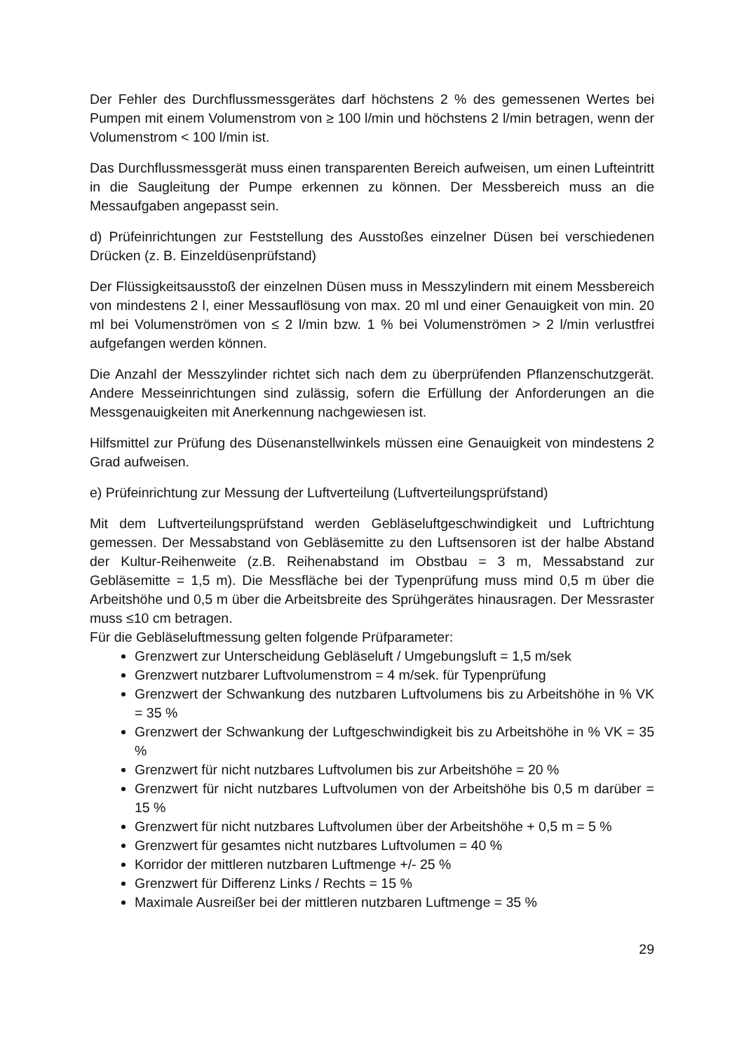Der Fehler des Durchflussmessgerätes darf höchstens 2 % des gemessenen Wertes bei Pumpen mit einem Volumenstrom von ≥ 100 l/min und höchstens 2 l/min betragen, wenn der Volumenstrom < 100 l/min ist.
Das Durchflussmessgerät muss einen transparenten Bereich aufweisen, um einen Lufteintritt in die Saugleitung der Pumpe erkennen zu können. Der Messbereich muss an die Messaufgaben angepasst sein.
d) Prüfeinrichtungen zur Feststellung des Ausstoßes einzelner Düsen bei verschiedenen Drücken (z. B. Einzeldüsenprüfstand)
Der Flüssigkeitsausstoß der einzelnen Düsen muss in Messzylindern mit einem Messbereich von mindestens 2 l, einer Messauflösung von max. 20 ml und einer Genauigkeit von min. 20 ml bei Volumenströmen von ≤ 2 l/min bzw. 1 % bei Volumenströmen > 2 l/min verlustfrei aufgefangen werden können.
Die Anzahl der Messzylinder richtet sich nach dem zu überprüfenden Pflanzenschutzgerät. Andere Messeinrichtungen sind zulässig, sofern die Erfüllung der Anforderungen an die Messgenauigkeiten mit Anerkennung nachgewiesen ist.
Hilfsmittel zur Prüfung des Düsenanstellwinkels müssen eine Genauigkeit von mindestens 2 Grad aufweisen.
e) Prüfeinrichtung zur Messung der Luftverteilung (Luftverteilungsprüfstand)
Mit dem Luftverteilungsprüfstand werden Gebläseluftgeschwindigkeit und Luftrichtung gemessen. Der Messabstand von Gebläsemitte zu den Luftsensoren ist der halbe Abstand der Kultur-Reihenweite (z.B. Reihenabstand im Obstbau = 3 m, Messabstand zur Gebläsemitte = 1,5 m). Die Messfläche bei der Typenprüfung muss mind 0,5 m über die Arbeitshöhe und 0,5 m über die Arbeitsbreite des Sprühgerätes hinausragen. Der Messraster muss ≤10 cm betragen.
Für die Gebläseluftmessung gelten folgende Prüfparameter:
Grenzwert zur Unterscheidung Gebläseluft / Umgebungsluft = 1,5 m/sek
Grenzwert nutzbarer Luftvolumenstrom = 4 m/sek. für Typenprüfung
Grenzwert der Schwankung des nutzbaren Luftvolumens bis zu Arbeitshöhe in % VK = 35 %
Grenzwert der Schwankung der Luftgeschwindigkeit bis zu Arbeitshöhe in % VK = 35 %
Grenzwert für nicht nutzbares Luftvolumen bis zur Arbeitshöhe = 20 %
Grenzwert für nicht nutzbares Luftvolumen von der Arbeitshöhe bis 0,5 m darüber = 15 %
Grenzwert für nicht nutzbares Luftvolumen über der Arbeitshöhe + 0,5 m = 5 %
Grenzwert für gesamtes nicht nutzbares Luftvolumen = 40 %
Korridor der mittleren nutzbaren Luftmenge +/- 25 %
Grenzwert für Differenz Links / Rechts = 15 %
Maximale Ausreißer bei der mittleren nutzbaren Luftmenge = 35 %
29